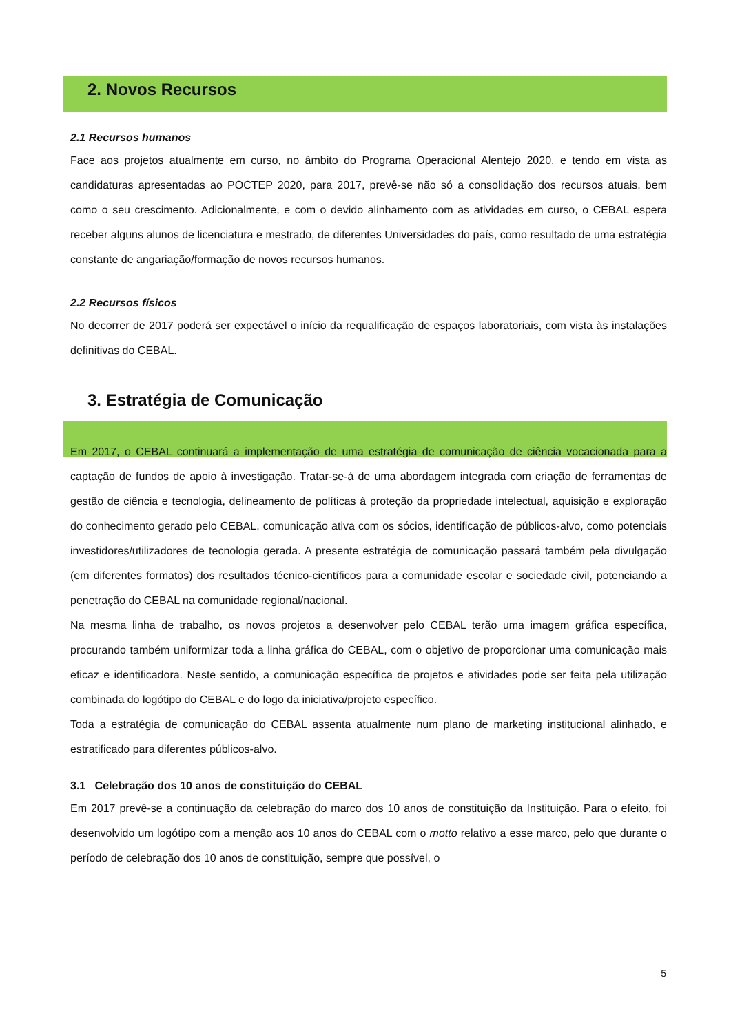2. Novos Recursos
2.1 Recursos humanos
Face aos projetos atualmente em curso, no âmbito do Programa Operacional Alentejo 2020, e tendo em vista as candidaturas apresentadas ao POCTEP 2020, para 2017, prevê-se não só a consolidação dos recursos atuais, bem como o seu crescimento. Adicionalmente, e com o devido alinhamento com as atividades em curso, o CEBAL espera receber alguns alunos de licenciatura e mestrado, de diferentes Universidades do país, como resultado de uma estratégia constante de angariação/formação de novos recursos humanos.
2.2 Recursos físicos
No decorrer de 2017 poderá ser expectável o início da requalificação de espaços laboratoriais, com vista às instalações definitivas do CEBAL.
3. Estratégia de Comunicação
Em 2017, o CEBAL continuará a implementação de uma estratégia de comunicação de ciência vocacionada para a captação de fundos de apoio à investigação. Tratar-se-á de uma abordagem integrada com criação de ferramentas de gestão de ciência e tecnologia, delineamento de políticas à proteção da propriedade intelectual, aquisição e exploração do conhecimento gerado pelo CEBAL, comunicação ativa com os sócios, identificação de públicos-alvo, como potenciais investidores/utilizadores de tecnologia gerada. A presente estratégia de comunicação passará também pela divulgação (em diferentes formatos) dos resultados técnico-científicos para a comunidade escolar e sociedade civil, potenciando a penetração do CEBAL na comunidade regional/nacional.
Na mesma linha de trabalho, os novos projetos a desenvolver pelo CEBAL terão uma imagem gráfica específica, procurando também uniformizar toda a linha gráfica do CEBAL, com o objetivo de proporcionar uma comunicação mais eficaz e identificadora. Neste sentido, a comunicação específica de projetos e atividades pode ser feita pela utilização combinada do logótipo do CEBAL e do logo da iniciativa/projeto específico.
Toda a estratégia de comunicação do CEBAL assenta atualmente num plano de marketing institucional alinhado, e estratificado para diferentes públicos-alvo.
3.1 Celebração dos 10 anos de constituição do CEBAL
Em 2017 prevê-se a continuação da celebração do marco dos 10 anos de constituição da Instituição. Para o efeito, foi desenvolvido um logótipo com a menção aos 10 anos do CEBAL com o motto relativo a esse marco, pelo que durante o período de celebração dos 10 anos de constituição, sempre que possível, o
5